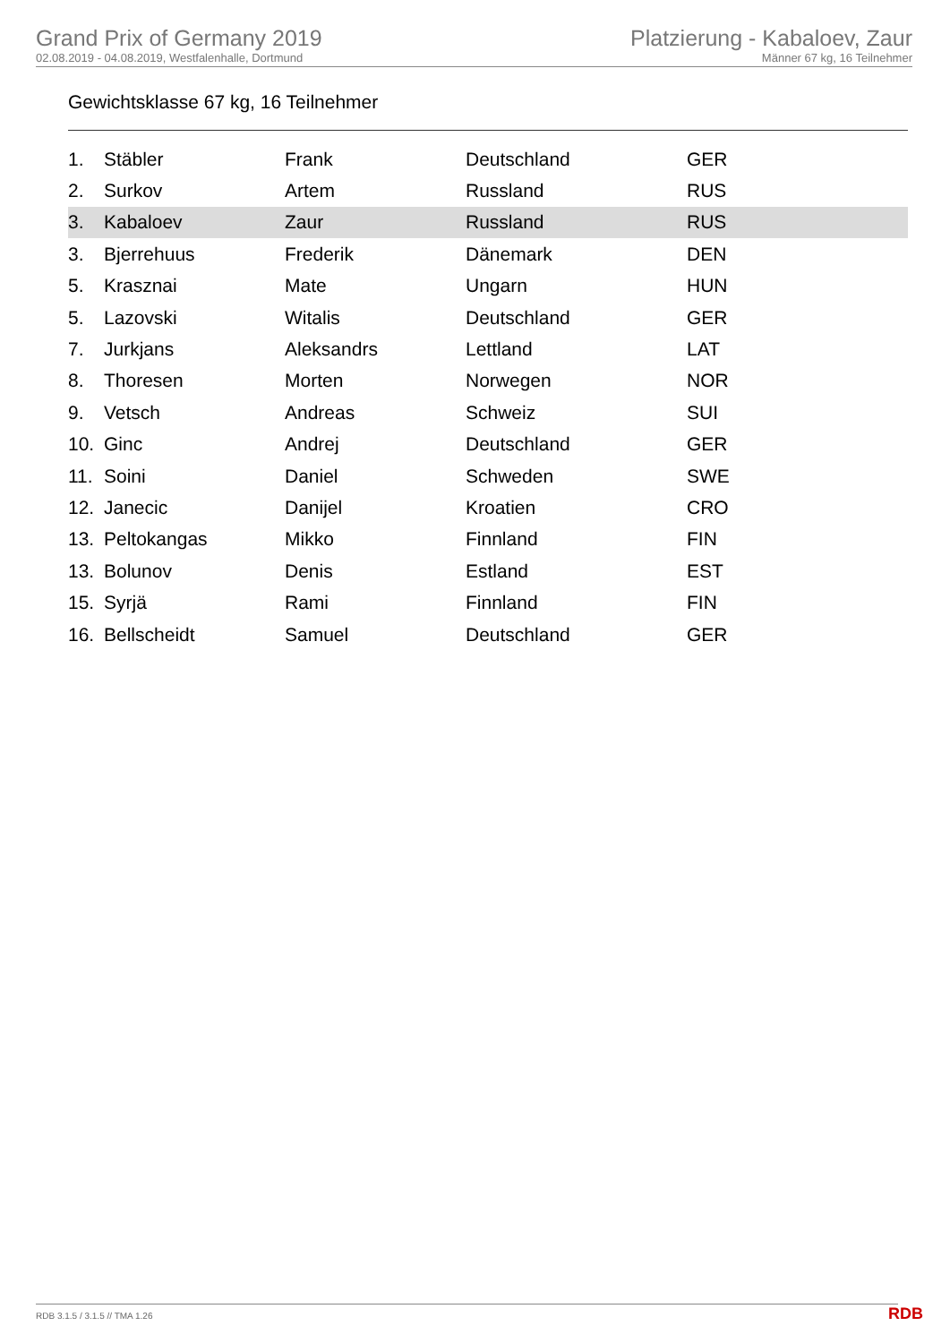Grand Prix of Germany 2019
02.08.2019 - 04.08.2019, Westfalenhalle, Dortmund
Platzierung - Kabaloev, Zaur
Männer 67 kg, 16 Teilnehmer
Gewichtsklasse 67 kg, 16 Teilnehmer
| 1. | Stäbler | Frank | Deutschland | GER |
| 2. | Surkov | Artem | Russland | RUS |
| 3. | Kabaloev | Zaur | Russland | RUS |
| 3. | Bjerrehuus | Frederik | Dänemark | DEN |
| 5. | Krasznai | Mate | Ungarn | HUN |
| 5. | Lazovski | Witalis | Deutschland | GER |
| 7. | Jurkjans | Aleksandrs | Lettland | LAT |
| 8. | Thoresen | Morten | Norwegen | NOR |
| 9. | Vetsch | Andreas | Schweiz | SUI |
| 10. | Ginc | Andrej | Deutschland | GER |
| 11. | Soini | Daniel | Schweden | SWE |
| 12. | Janecic | Danijel | Kroatien | CRO |
| 13. | Peltokangas | Mikko | Finnland | FIN |
| 13. | Bolunov | Denis | Estland | EST |
| 15. | Syrjä | Rami | Finnland | FIN |
| 16. | Bellscheidt | Samuel | Deutschland | GER |
RDB 3.1.5 / 3.1.5 // TMA 1.26 RDB